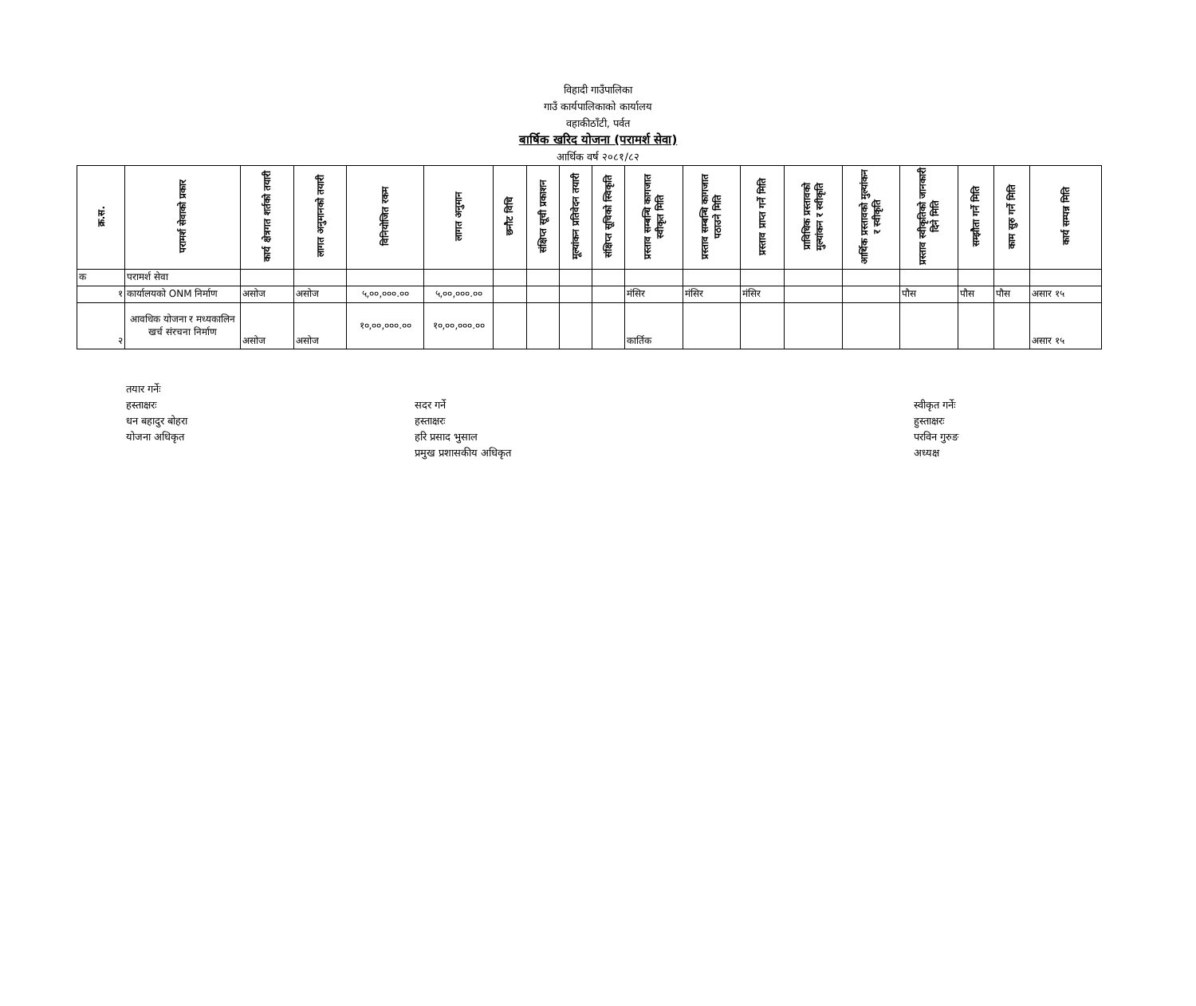विहादी गाउँपालिका
गाउँ कार्यपालिकाको कार्यालय
वहाकीठाँटी, पर्वत
बार्षिक खरिद योजना (परामर्श सेवा)
आर्थिक वर्ष २०८१/८२
| क्र.स. | परामर्श सेवाको प्रकार | कार्य क्षेत्रगत शर्तको तयारी | लागत अनुमानको तयारी | विनियोजित रकम | लागत अनुमान | छनौट विधि | संक्षिप्त सूची प्रकाशन | मूल्यांकन प्रतिवेदन तयारी | संक्षिप्त सूचिको स्विकृति | प्रस्ताव सम्बन्धि कागजात स्वीकृत मिति | प्रस्ताव सम्बन्धि कागजात पठाउने मिति | प्रस्ताव प्राप्त गर्ने मिति | प्राविधिक प्रस्तावको मुल्यांकन र स्वीकृति | आर्थिक प्रस्तावको मुल्यांकन र स्वीकृति | प्रस्ताव स्वीकृतिको जानकारी दिने मिति | सम्झौता गर्ने मिति | काम सुरु गर्ने मिति | कार्य सम्पन्न मिति |
| --- | --- | --- | --- | --- | --- | --- | --- | --- | --- | --- | --- | --- | --- | --- | --- | --- | --- | --- |
| क | परामर्श सेवा | | | | | | | | | | | | | | | | | |
| १ | कार्यालयको ONM निर्माण | असोज | असोज | ५,००,०००.०० | ५,००,०००.०० | | | | | मंसिर | मंसिर | मंसिर | | | पौस | पौस | पौस | असार १५ |
| २ | आवधिक योजना र मध्यकालिन खर्च संरचना निर्माण | असोज | असोज | १०,००,०००.०० | १०,००,०००.०० | | | | | कार्तिक | | | | | | | | असार १५ |
तयार गर्नेः
हस्ताक्षरः
धन बहादुर बोहरा
योजना अधिकृत
सदर गर्ने
हस्ताक्षरः
हरि प्रसाद भुसाल
प्रमुख प्रशासकीय अधिकृत
स्वीकृत गर्नेः
हुस्ताक्षरः
परविन गुरुङ
अध्यक्ष